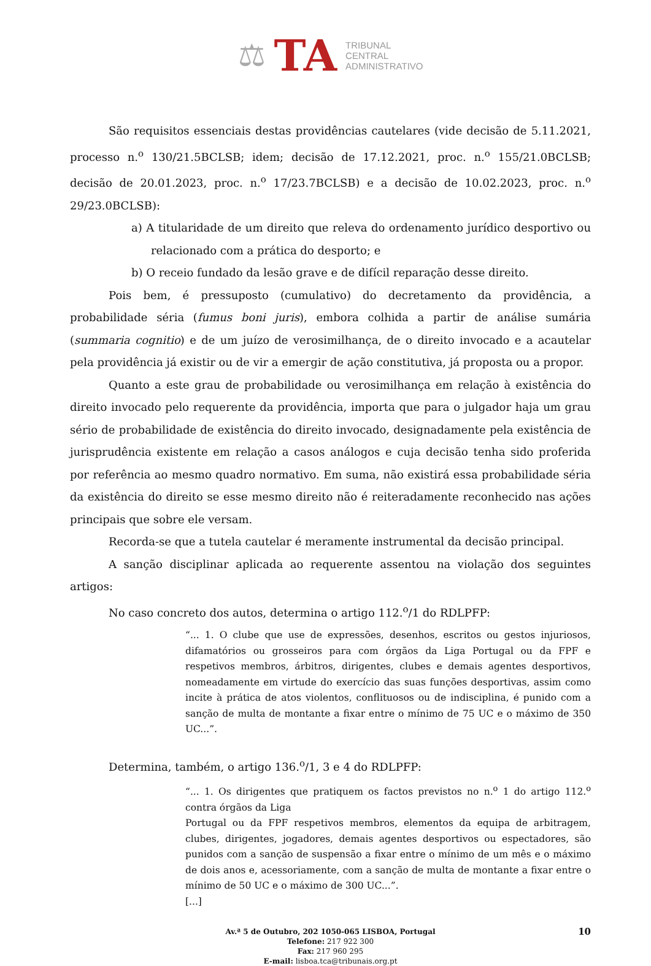⚖ TA TRIBUNAL
CENTRAL
ADMINISTRATIVO
São requisitos essenciais destas providências cautelares (vide decisão de 5.11.2021, processo n.<sup>o</sup> 130/21.5BCLSB; idem; decisão de 17.12.2021, proc. n.<sup>o</sup> 155/21.0BCLSB; decisão de 20.01.2023, proc. n.<sup>o</sup> 17/23.7BCLSB) e a decisão de 10.02.2023, proc. n.<sup>o</sup> 29/23.0BCLSB):
a) A titularidade de um direito que releva do ordenamento jurídico desportivo ou relacionado com a prática do desporto; e
b) O receio fundado da lesão grave e de difícil reparação desse direito.
Pois bem, é pressuposto (cumulativo) do decretamento da providência, a probabilidade séria (fumus boni juris), embora colhida a partir de análise sumária (summaria cognitio) e de um juízo de verosimilhança, de o direito invocado e a acautelar pela providência já existir ou de vir a emergir de ação constitutiva, já proposta ou a propor.
Quanto a este grau de probabilidade ou verosimilhança em relação à existência do direito invocado pelo requerente da providência, importa que para o julgador haja um grau sério de probabilidade de existência do direito invocado, designadamente pela existência de jurisprudência existente em relação a casos análogos e cuja decisão tenha sido proferida por referência ao mesmo quadro normativo. Em suma, não existirá essa probabilidade séria da existência do direito se esse mesmo direito não é reiteradamente reconhecido nas ações principais que sobre ele versam.
Recorda-se que a tutela cautelar é meramente instrumental da decisão principal.
A sanção disciplinar aplicada ao requerente assentou na violação dos seguintes artigos:
No caso concreto dos autos, determina o artigo 112.<sup>o</sup>/1 do RDLPFP:
“... 1. O clube que use de expressões, desenhos, escritos ou gestos injuriosos, difamatórios ou grosseiros para com órgãos da Liga Portugal ou da FPF e respetivos membros, árbitros, dirigentes, clubes e demais agentes desportivos, nomeadamente em virtude do exercício das suas funções desportivas, assim como incite à prática de atos violentos, conflituosos ou de indisciplina, é punido com a sanção de multa de montante a fixar entre o mínimo de 75 UC e o máximo de 350 UC...”.
Determina, também, o artigo 136.<sup>o</sup>/1, 3 e 4 do RDLPFP:
“... 1. Os dirigentes que pratiquem os factos previstos no n.<sup>o</sup> 1 do artigo 112.<sup>o</sup> contra órgãos da Liga
Portugal ou da FPF respetivos membros, elementos da equipa de arbitragem, clubes, dirigentes, jogadores, demais agentes desportivos ou espectadores, são punidos com a sanção de suspensão a fixar entre o mínimo de um mês e o máximo de dois anos e, acessoriamente, com a sanção de multa de montante a fixar entre o mínimo de 50 UC e o máximo de 300 UC...”.
[...]
10 Av.ª 5 de Outubro, 202 1050-065 LISBOA, Portugal
Telefone: 217 922 300
Fax: 217 960 295
E-mail: lisboa.tca@tribunais.org.pt